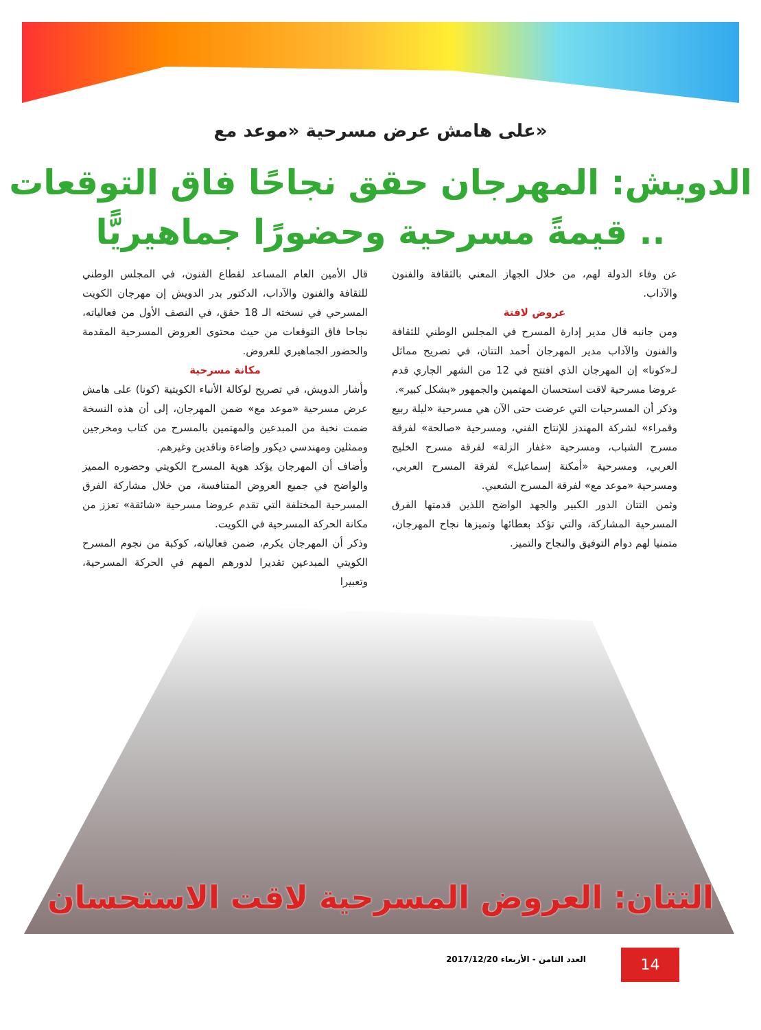على هامش عرض مسرحية «موعد مع»
الدويش: المهرجان حقق نجاحًا فاق التوقعات
.. قيمةً مسرحية وحضورًا جماهيريًّا
قال الأمين العام المساعد لقطاع الفنون، في المجلس الوطني للثقافة والفنون والآداب، الدكتور بدر الدويش إن مهرجان الكويت المسرحي في نسخته الـ 18 حقق، في النصف الأول من فعالياته، نجاحا فاق التوقعات من حيث محتوى العروض المسرحية المقدمة والحضور الجماهيري للعروض.
مكانة مسرحية
وأشار الدويش، في تصريح لوكالة الأنباء الكويتية (كونا) على هامش عرض مسرحية «موعد مع» ضمن المهرجان، إلى أن هذه النسخة ضمت نخبة من المبدعين والمهتمين بالمسرح من كتاب ومخرجين وممثلين ومهندسي ديكور وإضاءة وناقدين وغيرهم.
وأضاف أن المهرجان يؤكد هوية المسرح الكويتي وحضوره المميز والواضح في جميع العروض المتنافسة، من خلال مشاركة الفرق المسرحية المختلفة التي تقدم عروضا مسرحية «شائقة» تعزز من مكانة الحركة المسرحية في الكويت.
وذكر أن المهرجان يكرم، ضمن فعالياته، كوكبة من نجوم المسرح الكويتي المبدعين تقديرا لدورهم المهم في الحركة المسرحية، وتعبيرا
عن وفاء الدولة لهم، من خلال الجهاز المعني بالثقافة والفنون والآداب.
عروض لافتة
ومن جانبه قال مدير إدارة المسرح في المجلس الوطني للثقافة والفنون والآداب مدير المهرجان أحمد التتان، في تصريح مماثل لـ«كونا» إن المهرجان الذي افتتح في 12 من الشهر الجاري قدم عروضا مسرحية لاقت استحسان المهتمين والجمهور «بشكل كبير».
وذكر أن المسرحيات التي عرضت حتى الآن هي مسرحية «ليلة ربيع وقمراء» لشركة المهندز للإنتاج الفني، ومسرحية «صالحة» لفرقة مسرح الشباب، ومسرحية «غفار الزلة» لفرقة مسرح الخليج العربي، ومسرحية «أمكنة إسماعيل» لفرقة المسرح العربي، ومسرحية «موعد مع» لفرقة المسرح الشعبي.
وثمن التتان الدور الكبير والجهد الواضح اللذين قدمتها الفرق المسرحية المشاركة، والتي تؤكد بعطائها وتميزها نجاح المهرجان، متمنيا لهم دوام التوفيق والنجاح والتميز.
التتان: العروض المسرحية لاقت الاستحسان
العدد الثامن - الأربعاء 2017/12/20
14